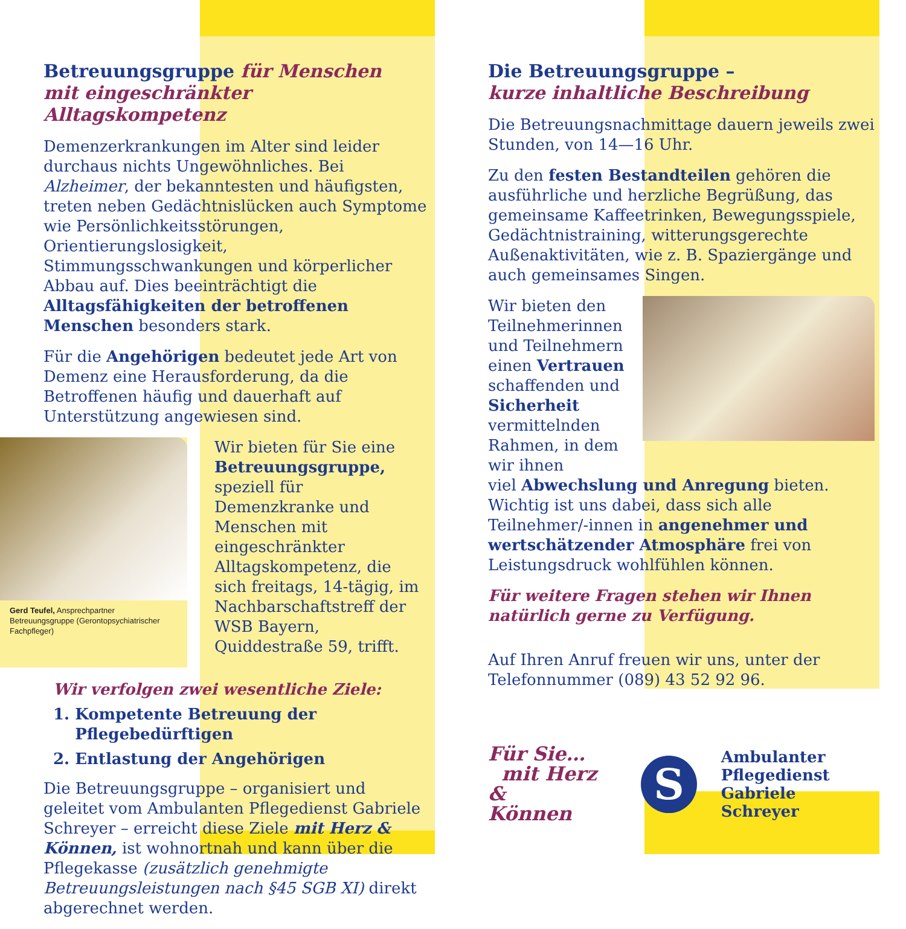Betreuungsgruppe für Menschen
mit eingeschränkter Alltagskompetenz
Demenzerkrankungen im Alter sind leider durchaus nichts Ungewöhnliches. Bei Alzheimer, der bekanntesten und häufigsten, treten neben Gedächtnislücken auch Symptome wie Persönlichkeitsstörungen, Orientierungslosigkeit, Stimmungsschwankungen und körperlicher Abbau auf. Dies beeinträchtigt die Alltagsfähigkeiten der betroffenen Menschen besonders stark.
Für die Angehörigen bedeutet jede Art von Demenz eine Herausforderung, da die Betroffenen häufig und dauerhaft auf Unterstützung angewiesen sind.
Gerd Teufel, Ansprechpartner Betreuungsgruppe (Gerontopsychiatrischer Fachpfleger)
Wir bieten für Sie eine Betreuungsgruppe, speziell für Demenzkranke und Menschen mit eingeschränkter Alltagskompetenz, die sich freitags, 14-tägig, im Nachbarschaftstreff der WSB Bayern, Quiddestraße 59, trifft.
Wir verfolgen zwei wesentliche Ziele:
1. Kompetente Betreuung der
Pflegebedürftigen
2. Entlastung der Angehörigen
Die Betreuungsgruppe – organisiert und geleitet vom Ambulanten Pflegedienst Gabriele Schreyer – erreicht diese Ziele mit Herz & Können, ist wohnortnah und kann über die Pflegekasse (zusätzlich genehmigte Betreuungsleistungen nach §45 SGB XI) direkt abgerechnet werden.
Die Betreuungsgruppe –
kurze inhaltliche Beschreibung
Die Betreuungsnachmittage dauern jeweils zwei Stunden, von 14—16 Uhr.
Zu den festen Bestandteilen gehören die ausführliche und herzliche Begrüßung, das gemeinsame Kaffeetrinken, Bewegungsspiele, Gedächtnistraining, witterungsgerechte Außenaktivitäten, wie z. B. Spaziergänge und auch gemeinsames Singen.
Wir bieten den Teilnehmerinnen und Teilnehmern einen Vertrauen schaffenden und Sicherheit vermittelnden Rahmen, in dem wir ihnen
viel Abwechslung und Anregung bieten. Wichtig ist uns dabei, dass sich alle Teilnehmer/-innen in angenehmer und wertschätzender Atmosphäre frei von Leistungsdruck wohlfühlen können.
Für weitere Fragen stehen wir Ihnen natürlich gerne zu Verfügung.
Auf Ihren Anruf freuen wir uns, unter der Telefonnummer (089) 43 52 92 96.
Für Sie…
mit Herz &
Können
S
Ambulanter
Pflegedienst
Gabriele Schreyer